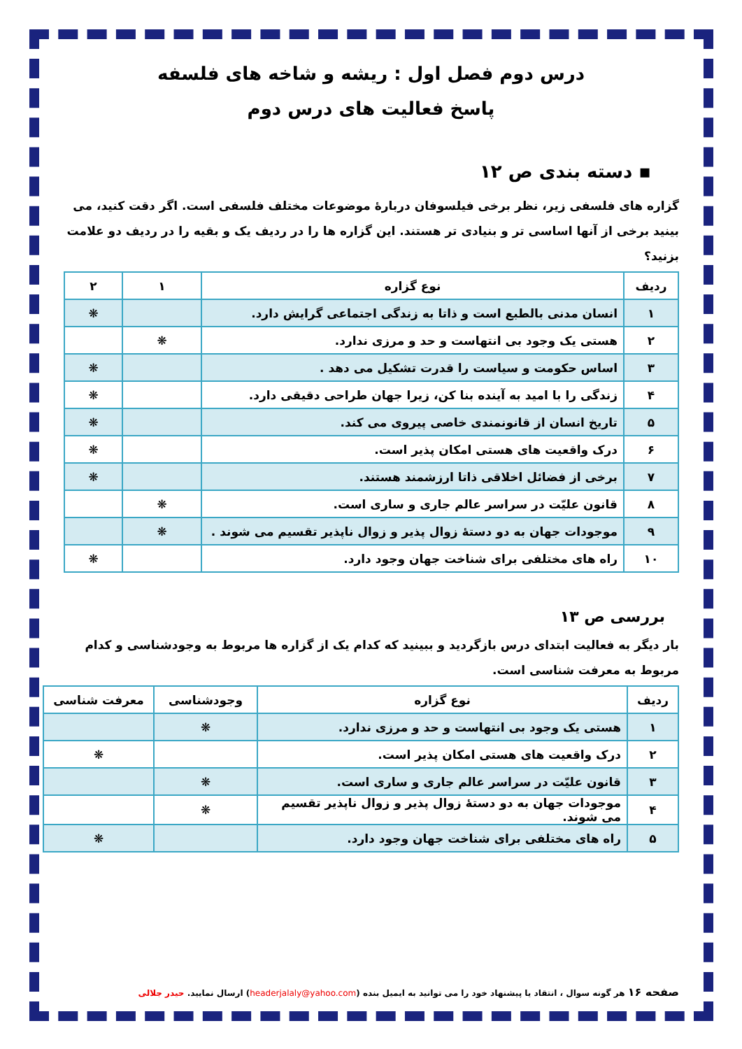درس دوم فصل اول : ریشه و شاخه های فلسفه
پاسخ فعالیت های درس دوم
▪ دسته بندی ص ۱۲
گزاره های فلسفی زیر، نظر برخی فیلسوفان دربارهٔ موضوعات مختلف فلسفی است. اگر دقت کنید، می بینید برخی از آنها اساسی تر و بنیادی تر هستند. این گزاره ها را در ردیف یک و بقیه را در ردیف دو علامت بزنید؟
| ردیف | نوع گزاره | ۱ | ۲ |
| --- | --- | --- | --- |
| ۱ | انسان مدنی بالطبع است و ذاتا به زندگی اجتماعی گرایش دارد. | | ❋ |
| ۲ | هستی یک وجود بی انتهاست و حد و مرزی ندارد. | ❋ | |
| ۳ | اساس حکومت و سیاست را قدرت تشکیل می دهد . | | ❋ |
| ۴ | زندگی را با امید به آینده بنا کن، زیرا جهان طراحی دقیقی دارد. | | ❋ |
| ۵ | تاریخ انسان از قانونمندی خاصی پیروی می کند. | | ❋ |
| ۶ | درک واقعیت های هستی امکان پذیر است. | | ❋ |
| ۷ | برخی از فضائل اخلاقی ذاتا ارزشمند هستند. | | ❋ |
| ۸ | قانون علیّت در سراسر عالم جاری و ساری است. | ❋ | |
| ۹ | موجودات جهان به دو دستهٔ زوال پذیر و زوال ناپذیر تقسیم می شوند . | ❋ | |
| ۱۰ | راه های مختلفی برای شناخت جهان وجود دارد. | | ❋ |
بررسی ص ۱۳
بار دیگر به فعالیت ابتدای درس بازگردید و ببینید که کدام یک از گزاره ها مربوط به وجودشناسی و کدام مربوط به معرفت شناسی است.
| ردیف | نوع گزاره | وجودشناسی | معرفت شناسی |
| --- | --- | --- | --- |
| ۱ | هستی یک وجود بی انتهاست و حد و مرزی ندارد. | ❋ | |
| ۲ | درک واقعیت های هستی امکان پذیر است. | | ❋ |
| ۳ | قانون علیّت در سراسر عالم جاری و ساری است. | ❋ | |
| ۴ | موجودات جهان به دو دستهٔ زوال پذیر و زوال ناپذیر تقسیم می شوند. | ❋ | |
| ۵ | راه های مختلفی برای شناخت جهان وجود دارد. | | ❋ |
صفحه ۱۶ هر گونه سوال ، انتقاد یا پیشنهاد خود را می توانید به ایمیل بنده (headerjalaly@yahoo.com) ارسال نمایید. حیدر جلالی